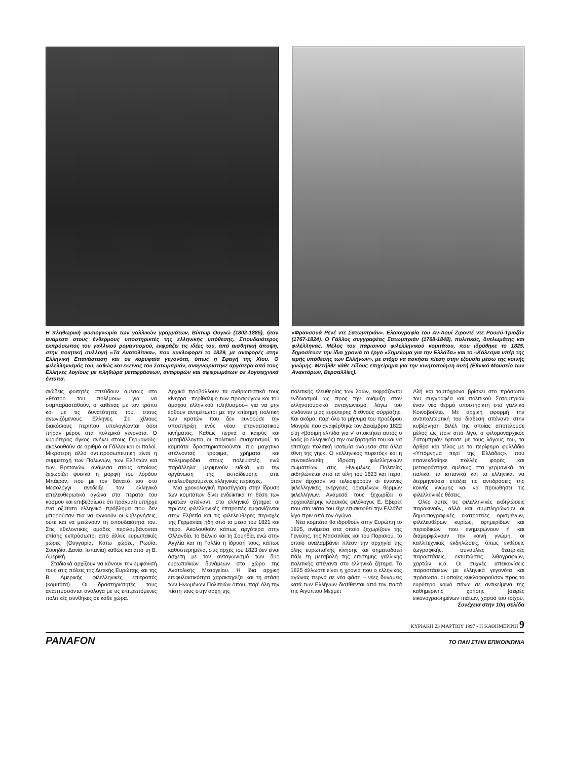Η πληθωρική φυσιογνωμία των γαλλικών γραμμάτων, Βίκτωρ Ουγκώ (1802-1885), ήταν ανάμεσα στους ένθερμους υποστηρικτές της ελληνικής υπόθεσης. Σπουδαιότερος εκπρόσωπος του γαλλικού ρομαντισμού, εκφράζει τις ιδέες του, από αισθητική άποψη, στην ποιητική συλλογή «Τα Ανατολίτικα», που κυκλοφορεί το 1829, με αναφορές στην Ελληνική Επανάσταση και σε κορυφαία γεγονότα, όπως η Σφαγή της Χίου. Ο φιλελληνισμός του, καθώς και εκείνος του Σατωμπριάν, αναγνωρίστηκε αργότερα από τους Ελληνες λογίους με πληθώρα μεταφράσεων, αναφορών και αφιερωμάτων σε λογοτεχνικά έντυπα.
«Φρανσουά Ρενέ ντε Σατωμπριάν». Ελαιογραφία του Αν-Λουί Ζιροντέ ντε Ρουσύ-Τριοζόν (1767-1824). Ο Γάλλος συγγραφέας Σατωμπριάν (1768-1848), πολιτικός, διπλωμάτης και φιλέλληνας. Μέλος του παρισινού φιλελληνικού κομιτάτου, που ιδρύθηκε το 1825, δημοσίευσε την ίδια χρονιά το έργο «Σημείωμα για την Ελλάδα» και το «Κάλεσμα υπέρ της ιερής υπόθεσης των Ελλήνων», με στόχο να ασκήσει πίεση στην εξουσία μέσω της κοινής γνώμης. Μετήλθε κάθε είδους επιχείρημα για την κινητοποίηση αυτή (Εθνικό Μουσείο των Ανακτόρων, Βερσαλλίες).
σιώδεις φοιτητές σπεύδουν αμέσως στο «θέατρο του πολέμου» για να συμπαρασταθούν, ο καθένας με τον τρόπο και με τις δυνατότητές του, στους αγωνιζόμενους Ελληνες. Σε χίλιους διακόσιους περίπου υπολογίζονται όσοι πήραν μέρος στα πολεμικά γεγονότα. Ο κυριότερος όγκος ανήκει στους Γερμανούς· ακολουθούν σε αριθμό οι Γάλλοι και οι Ιταλοί. Μικρότερη αλλά αντιπροσωπευτική είναι η συμμετοχή των Πολωνών, των Ελβετών και των Βρετανών, ανάμεσα στους οποίους ξεχωρίζει φυσικά η μορφή του λόρδου Μπάιρον, που με τον θάνατό του στο Μεσολόγγι ανέδειξε τον ελληνικό απελευθερωτικό αγώνα στα πέρατα του κόσμου και επιβεβαίωσε ότι πράγματι υπήρχε ένα οξύτατο ελληνικό πρόβλημα που δεν μπορούσαν πια να αγνοούν οι κυβερνήσεις, ούτε και να μειώνουν τη σπουδαιότητά του. Στις εθελοντικές ομάδες περιλαμβάνονται επίσης εκπρόσωποι από άλλες ευρωπαϊκές χώρες (Ουγγαρία, Κάτω χώρες, Ρωσία, Σουηδία, Δανία, Ισπανία) καθώς και από τη Β. Αμερική.
Σταδιακά αρχίζουν να κάνουν την εμφάνισή τους στις πόλεις της Δυτικής Ευρώπης και της Β. Αμερικής φιλελληνικές επιτροπές (κομιτάτα). Οι δραστηριότητές τους αναπτύσσονται ανάλογα με τις επιτρεπόμενες πολιτικές συνθήκες σε κάθε χώρα.
Αρχικά προβάλλουν τα ανθρωπιστικά τους κίνητρα –περίθαλψη των προσφύγων και του άμαχου ελληνικού πληθυσμού– για να μην έρθουν αντιμέτωποι με την επίσημη πολιτική των κρατών που δεν ευνοούσε την υποστήριξη ενός νέου επαναστατικού κινήματος. Καθώς περνά ο καιρός και μεταβάλλονται οι πολιτικοί συσχετισμοί, τα κομιτάτα δραστηριοποιούνται πιο μαχητικά στέλνοντας τρόφιμα, χρήματα και πολεμοφόδια στους πολεμιστές, ενώ παράλληλα μεριμνούν ειδικά για την οργάνωση της εκπαίδευσης στις απελευθερούμενες ελληνικές περιοχές.
Μια χρονολογική προσέγγιση στην ίδρυση των κομιτάτων δίνει ενδεικτικά τη θέση των κρατών απέναντι στο ελληνικό ζήτημα: οι πρώτες φιλελληνικές επιτροπές εμφανίζονται στην Ελβετία και τις φιλελεύθερες περιοχές της Γερμανίας ήδη από τα μέσα του 1821 και πέρα. Ακολουθούν κάπως αργότερα στην Ολλανδία, το Βέλγιο και τη Σουηδία, ενώ στην Αγγλία και τη Γαλλία η ίδρυσή τους, κάπως καθυστερημένα, στις αρχές του 1823 δεν είναι άσχετη με τον ανταγωνισμό των δύο ευρωπαϊκών δυνάμεων στο χώρο της Ανατολικής Μεσογείου. Η ίδια αρχική επιφυλακτικότητα χαρακτηρίζει και τη στάση των Ηνωμένων Πολιτειών όπου, παρ' όλη την πίστη τους στην αρχή της
πολιτικής ελευθερίας των λαών, εκφράζονται ενδοιασμοί ως προς την ανάμιξη στον ελληνοτουρκικό ανταγωνισμό, λόγω του κινδύνου μιας ευρύτερης διεθνούς σύρραξης. Και ακόμα, παρ' όλο το μήνυμα του προέδρου Μονρόε που αναφέρθηκε τον Δεκέμβριο 1822 στη «βάσιμη ελπίδα για ν' αποκτήσει αυτός ο λαός (ο ελληνικός) την ανεξαρτησία του και να επιτύχει πολιτική ισοτιμία ανάμεσα στα άλλα έθνη της γης». Ο «ελληνικός πυρετός» και η συνακόλουθη ίδρυση φιλελληνικών σωματείων στις Ηνωμένες Πολιτείες εκδηλώνεται από τα τέλη του 1823 και πέρα, όταν άρχισαν να τελεσφορούν οι έντονες φιλελληνικές ενέργειες ορισμένων θερμών φιλελλήνων. Ανάμεσά τους ξεχωρίζει ο αρχαιολάτρης κλασικός φιλόλογος Ε. Εβερετ που στα νιάτα του είχε επισκεφθεί την Ελλάδα λίγο πριν από τον Αγώνα.
Νέα κομιτάτα θα ιδρυθούν στην Ευρώπη το 1825, ανάμεσα στα οποία ξεχωρίζουν της Γενεύης, της Μασσαλίας και του Παρισιού, το οποίο αναλαμβάνει πλέον την αρχηγία της όλης ευρωπαϊκής κίνησης και σηματοδοτεί πάλι τη μεταβολή της επίσημης γαλλικής πολιτικής απέναντι στο ελληνικό ζήτημα. Το 1825 άλλωστε είναι η χρονιά που ο ελληνικός αγώνας περνά σε νέα φάση – νέες δυνάμεις κατά των Ελλήνων διατίθενται από τον πασά της Αιγύπτου Μεχμέτ
Αλή και ταυτόχρονα βρίσκει στο πρόσωπο του συγγραφέα και πολιτικού Σατομπριάν έναν νέο θερμό υποστηρικτή στο γαλλικό Κοινοβούλιο. Με αρχική αφορμή την αντιπολιτευτική του διάθεση απέναντι στην κυβέρνηση Βιλέλ της οποίας αποτελούσε μέλος ώς πριν από λίγο, ο φιλομοναρχικός Σατομπριάν έφτασε με τους λόγους του, τα άρθρα και τέλος με το περίφημο φυλλάδιο «Υπόμνημα περί της Ελλάδος», που επανεκδόθηκε πολλές φορές και μεταφράστηκε αμέσως στα γερμανικά, τα ιταλικά, τα ισπανικά και τα ελληνικά, να διερμηνεύσει επάξια τις αντιδράσεις της κοινής γνώμης και να προωθήσει τις φιλελληνικές θέσεις.
Ολες αυτές τις φιλελληνικές εκδηλώσεις παρακινούν, αλλά και συμπληρώνουν οι δημοσιογραφικές εκστρατείες ορισμένων, φιλελευθέρων κυρίως, εφημερίδων και περιοδικών που ενημερώνουν ή και διαμορφώνουν την κοινή γνώμη, οι καλλιτεχνικές εκδηλώσεις, όπως εκθέσεις ζωγραφικής, συναυλίες θεατρικές παραστάσεις, εκτυπώσεις λιθογραφιών, χαρτών κ.ά. Οι συχνές απεικονίσεις παραστάσεων με ελληνικά γεγονότα και πρόσωπα, οι οποίες κυκλοφορούσαν προς το ευρύτερο κοινό πάνω σε αντικείμενα της καθημερινής χρήσης [σειρές εικονογραφημένων πιάτων, χαρτιά του τοίχου,
Συνέχεια στην 10η σελίδα
ΚΥΡΙΑΚΗ 23 ΜΑΡΤΙΟΥ 1997 - Η ΚΑΘΗΜΕΡΙΝΗ 9
PANAFON ΤΟ ΠΑΝ ΣΤΗΝ ΕΠΙΚΟΙΝΩΝΙΑ